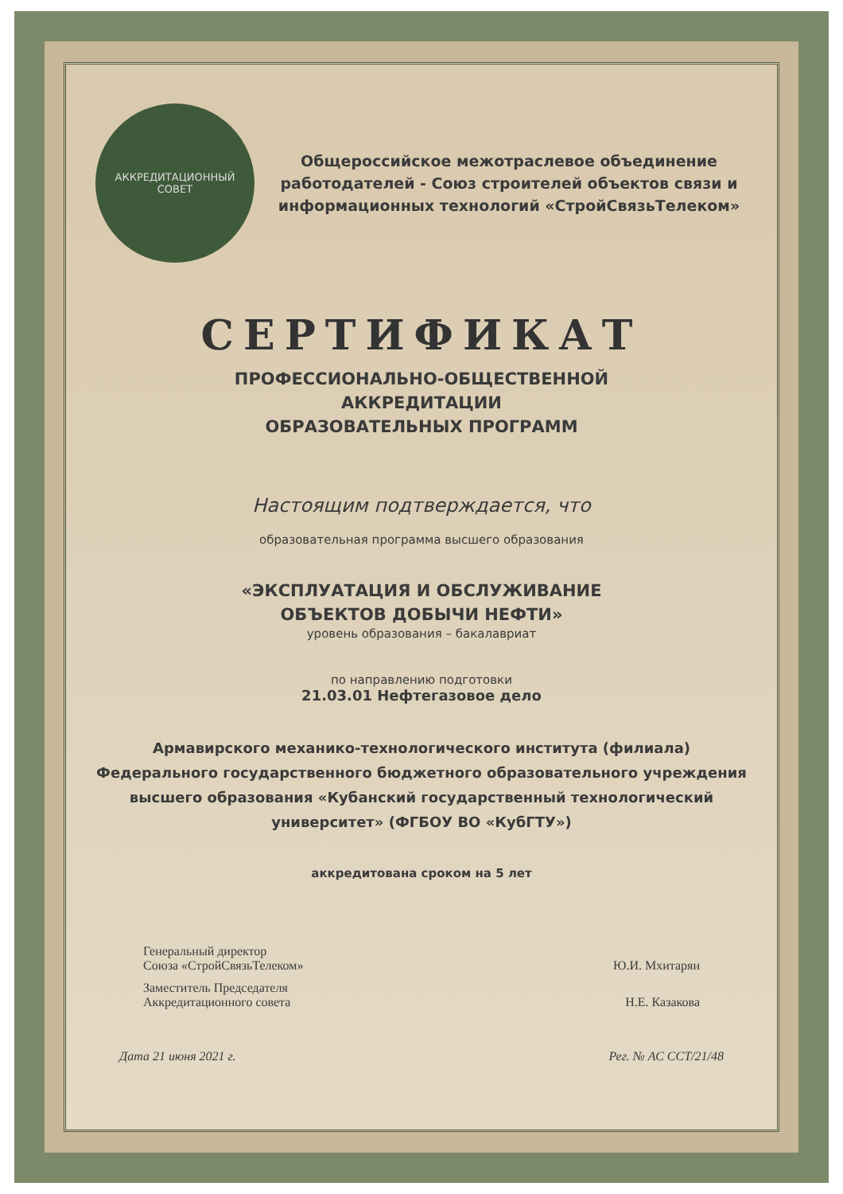АККРЕДИТАЦИОННЫЙ
СОВЕТ
Общероссийское межотраслевое объединение работодателей - Союз строителей объектов связи и информационных технологий «СтройСвязьТелеком»
СЕРТИФИКАТ
ПРОФЕССИОНАЛЬНО-ОБЩЕСТВЕННОЙ
АККРЕДИТАЦИИ
ОБРАЗОВАТЕЛЬНЫХ ПРОГРАММ
Настоящим подтверждается, что
образовательная программа высшего образования
«ЭКСПЛУАТАЦИЯ И ОБСЛУЖИВАНИЕ
ОБЪЕКТОВ ДОБЫЧИ НЕФТИ»
уровень образования – бакалавриат
по направлению подготовки
21.03.01 Нефтегазовое дело
Армавирского механико-технологического института (филиала) Федерального государственного бюджетного образовательного учреждения высшего образования «Кубанский государственный технологический университет» (ФГБОУ ВО «КубГТУ»)
аккредитована сроком на 5 лет
Генеральный директор
Союза «СтройСвязьТелеком»
Ю.И. Мхитарян
Заместитель Председателя
Аккредитационного совета
Н.Е. Казакова
Дата 21 июня 2021 г. Рег. № АС ССТ/21/48